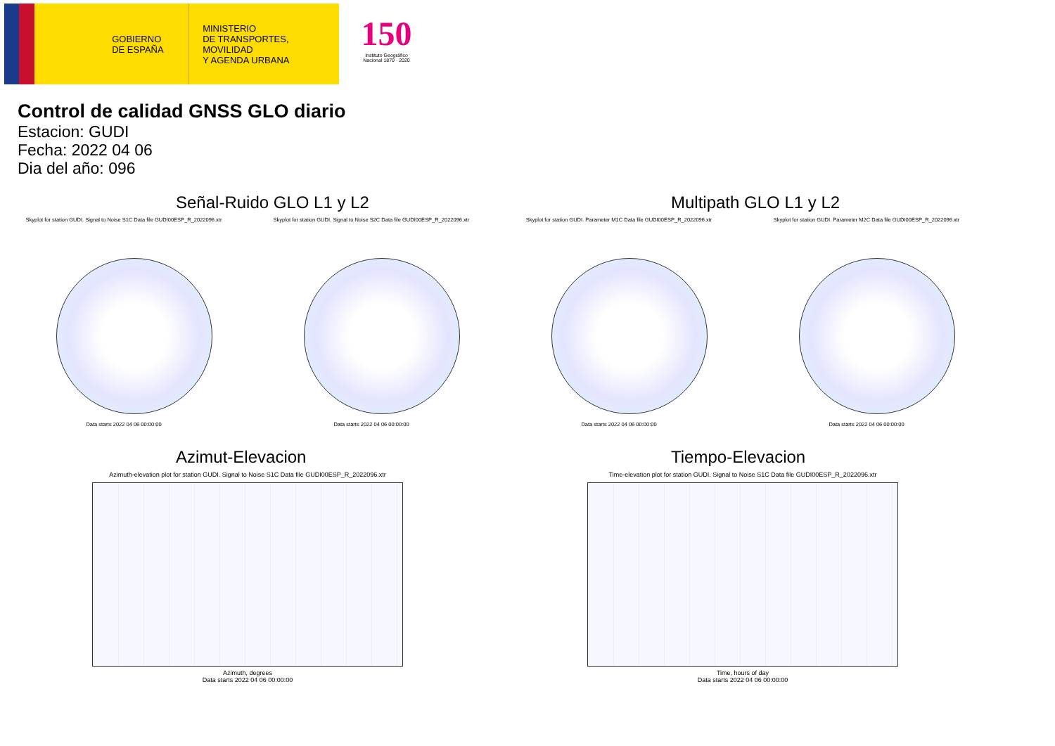GOBIERNO
DE ESPAÑA
MINISTERIO
DE TRANSPORTES, MOVILIDAD
Y AGENDA URBANA
150
Instituto Geográfico Nacional 1870 · 2020
Control de calidad GNSS GLO diario
Estacion: GUDI
Fecha: 2022 04 06
Dia del año: 096
Señal-Ruido GLO L1 y L2
Skyplot for station GUDI. Signal to Noise S1C Data file GUDI00ESP_R_2022096.xtr
Data starts 2022 04 06 00:00:00
Skyplot for station GUDI. Signal to Noise S2C Data file GUDI00ESP_R_2022096.xtr
Data starts 2022 04 06 00:00:00
Multipath GLO L1 y L2
Skyplot for station GUDI. Parameter M1C Data file GUDI00ESP_R_2022096.xtr
Data starts 2022 04 06 00:00:00
Skyplot for station GUDI. Parameter M2C Data file GUDI00ESP_R_2022096.xtr
Data starts 2022 04 06 00:00:00
Azimut-Elevacion
Azimuth-elevation plot for station GUDI. Signal to Noise S1C Data file GUDI00ESP_R_2022096.xtr
Azimuth, degrees
Data starts 2022 04 06 00:00:00
Tiempo-Elevacion
Time-elevation plot for station GUDI. Signal to Noise S1C Data file GUDI00ESP_R_2022096.xtr
Time, hours of day
Data starts 2022 04 06 00:00:00